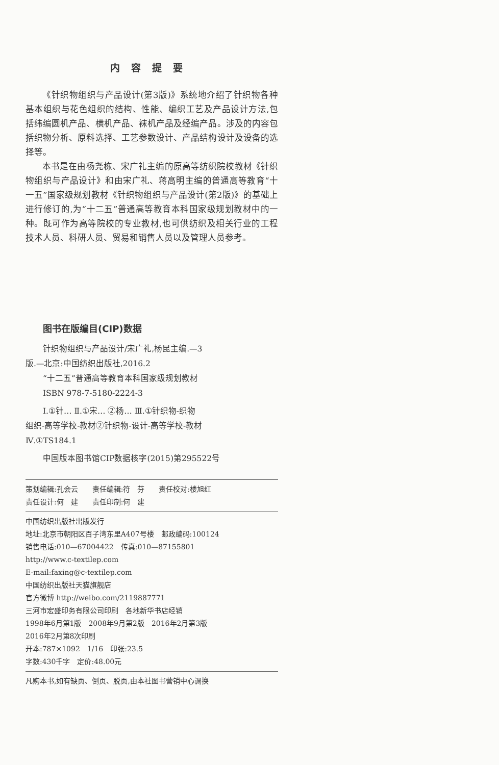内容提要
《针织物组织与产品设计(第3版)》系统地介绍了针织物各种基本组织与花色组织的结构、性能、编织工艺及产品设计方法,包括纬编圆机产品、横机产品、袜机产品及经编产品。涉及的内容包括织物分析、原料选择、工艺参数设计、产品结构设计及设备的选择等。
本书是在由杨尧栋、宋广礼主编的原高等纺织院校教材《针织物组织与产品设计》和由宋广礼、蒋高明主编的普通高等教育“十一五”国家级规划教材《针织物组织与产品设计(第2版)》的基础上进行修订的,为“十二五”普通高等教育本科国家级规划教材中的一种。既可作为高等院校的专业教材,也可供纺织及相关行业的工程技术人员、科研人员、贸易和销售人员以及管理人员参考。
图书在版编目(CIP)数据
针织物组织与产品设计/宋广礼,杨昆主编.—3
版.—北京:中国纺织出版社,2016.2
“十二五”普通高等教育本科国家级规划教材
ISBN 978-7-5180-2224-3
Ⅰ.①针… Ⅱ.①宋… ②杨… Ⅲ.①针织物-织物
组织-高等学校-教材②针织物-设计-高等学校-教材
Ⅳ.①TS184.1
中国版本图书馆CIP数据核字(2015)第295522号
策划编辑:孔会云　　责任编辑:符　芬　　责任校对:楼旭红
责任设计:何　建　　责任印制:何　建
中国纺织出版社出版发行
地址:北京市朝阳区百子湾东里A407号楼　邮政编码:100124
销售电话:010—67004422　传真:010—87155801
http://www.c-textilep.com
E-mail:faxing@c-textilep.com
中国纺织出版社天猫旗舰店
官方微博 http://weibo.com/2119887771
三河市宏盛印务有限公司印刷　各地新华书店经销
1998年6月第1版　2008年9月第2版　2016年2月第3版
2016年2月第8次印刷
开本:787×1092　1/16　印张:23.5
字数:430千字　定价:48.00元
凡购本书,如有缺页、倒页、脱页,由本社图书营销中心调换